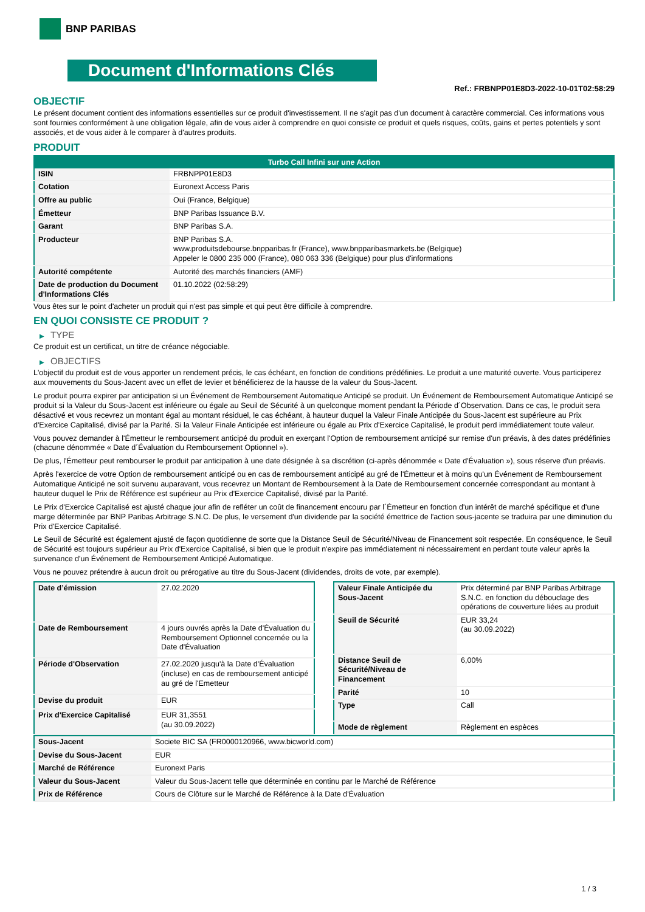BNP PARIBAS
Document d'Informations Clés
Ref.: FRBNPP01E8D3-2022-10-01T02:58:29
OBJECTIF
Le présent document contient des informations essentielles sur ce produit d'investissement. Il ne s'agit pas d'un document à caractère commercial. Ces informations vous sont fournies conformément à une obligation légale, afin de vous aider à comprendre en quoi consiste ce produit et quels risques, coûts, gains et pertes potentiels y sont associés, et de vous aider à le comparer à d'autres produits.
PRODUIT
| Turbo Call Infini sur une Action | |
| --- | --- |
| ISIN | FRBNPP01E8D3 |
| Cotation | Euronext Access Paris |
| Offre au public | Oui (France, Belgique) |
| Émetteur | BNP Paribas Issuance B.V. |
| Garant | BNP Paribas S.A. |
| Producteur | BNP Paribas S.A. www.produitsdebourse.bnpparibas.fr (France), www.bnpparibasmarkets.be (Belgique) Appeler le 0800 235 000 (France), 080 063 336 (Belgique) pour plus d'informations |
| Autorité compétente | Autorité des marchés financiers (AMF) |
| Date de production du Document d'Informations Clés | 01.10.2022 (02:58:29) |
Vous êtes sur le point d'acheter un produit qui n'est pas simple et qui peut être difficile à comprendre.
EN QUOI CONSISTE CE PRODUIT ?
▶ TYPE
Ce produit est un certificat, un titre de créance négociable.
▶ OBJECTIFS
L'objectif du produit est de vous apporter un rendement précis, le cas échéant, en fonction de conditions prédéfinies. Le produit a une maturité ouverte. Vous participerez aux mouvements du Sous-Jacent avec un effet de levier et bénéficierez de la hausse de la valeur du Sous-Jacent.
Le produit pourra expirer par anticipation si un Événement de Remboursement Automatique Anticipé se produit. Un Événement de Remboursement Automatique Anticipé se produit si la Valeur du Sous-Jacent est inférieure ou égale au Seuil de Sécurité à un quelconque moment pendant la Période d´Observation. Dans ce cas, le produit sera désactivé et vous recevrez un montant égal au montant résiduel, le cas échéant, à hauteur duquel la Valeur Finale Anticipée du Sous-Jacent est supérieure au Prix d'Exercice Capitalisé, divisé par la Parité. Si la Valeur Finale Anticipée est inférieure ou égale au Prix d'Exercice Capitalisé, le produit perd immédiatement toute valeur.
Vous pouvez demander à l'Émetteur le remboursement anticipé du produit en exerçant l'Option de remboursement anticipé sur remise d'un préavis, à des dates prédéfinies (chacune dénommée « Date d´Évaluation du Remboursement Optionnel »).
De plus, l'Émetteur peut rembourser le produit par anticipation à une date désignée à sa discrétion (ci-après dénommée « Date d'Évaluation »), sous réserve d'un préavis.
Après l'exercice de votre Option de remboursement anticipé ou en cas de remboursement anticipé au gré de l'Émetteur et à moins qu'un Événement de Remboursement Automatique Anticipé ne soit survenu auparavant, vous recevrez un Montant de Remboursement à la Date de Remboursement concernée correspondant au montant à hauteur duquel le Prix de Référence est supérieur au Prix d'Exercice Capitalisé, divisé par la Parité.
Le Prix d'Exercice Capitalisé est ajusté chaque jour afin de refléter un coût de financement encouru par l´Émetteur en fonction d'un intérêt de marché spécifique et d'une marge déterminée par BNP Paribas Arbitrage S.N.C. De plus, le versement d'un dividende par la société émettrice de l'action sous-jacente se traduira par une diminution du Prix d'Exercice Capitalisé.
Le Seuil de Sécurité est également ajusté de façon quotidienne de sorte que la Distance Seuil de Sécurité/Niveau de Financement soit respectée. En conséquence, le Seuil de Sécurité est toujours supérieur au Prix d'Exercice Capitalisé, si bien que le produit n'expire pas immédiatement ni nécessairement en perdant toute valeur après la survenance d'un Événement de Remboursement Anticipé Automatique.
Vous ne pouvez prétendre à aucun droit ou prérogative au titre du Sous-Jacent (dividendes, droits de vote, par exemple).
| Date d’émission | 27.02.2020 |
| Date de Remboursement | 4 jours ouvrés après la Date d'Évaluation du Remboursement Optionnel concernée ou la Date d'Évaluation |
| Période d'Observation | 27.02.2020 jusqu'à la Date d'Évaluation (incluse) en cas de remboursement anticipé au gré de l'Emetteur |
| Devise du produit | EUR |
| Prix d'Exercice Capitalisé | EUR 31,3551 (au 30.09.2022) |
| Valeur Finale Anticipée du Sous-Jacent | Prix déterminé par BNP Paribas Arbitrage S.N.C. en fonction du débouclage des opérations de couverture liées au produit |
| Seuil de Sécurité | EUR 33,24 (au 30.09.2022) |
| Distance Seuil de Sécurité/Niveau de Financement | 6,00% |
| Parité | 10 |
| Type | Call |
| Mode de règlement | Règlement en espèces |
| Sous-Jacent | Societe BIC SA (FR0000120966, www.bicworld.com) |
| Devise du Sous-Jacent | EUR |
| Marché de Référence | Euronext Paris |
| Valeur du Sous-Jacent | Valeur du Sous-Jacent telle que déterminée en continu par le Marché de Référence |
| Prix de Référence | Cours de Clôture sur le Marché de Référence à la Date d'Évaluation |
1 / 3